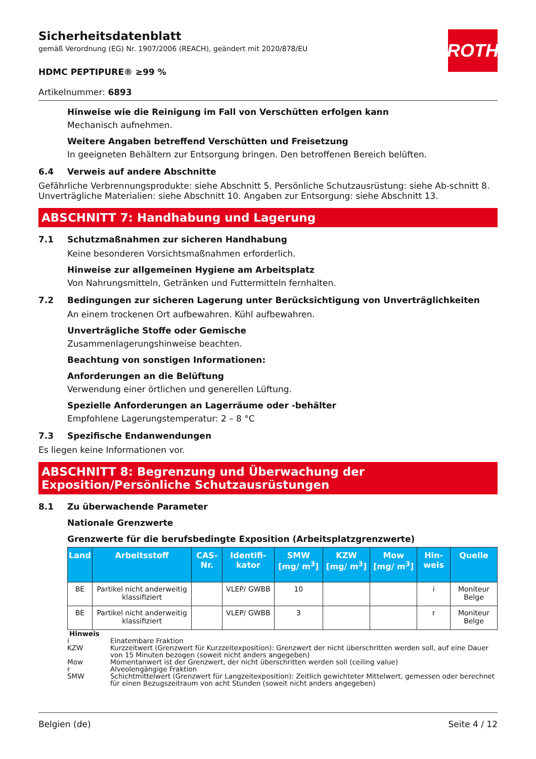ROTH
Sicherheitsdatenblatt
gemäß Verordnung (EG) Nr. 1907/2006 (REACH), geändert mit 2020/878/EU
HDMC PEPTIPURE® ≥99 %
Artikelnummer: 6893
Hinweise wie die Reinigung im Fall von Verschütten erfolgen kann
Mechanisch aufnehmen.
Weitere Angaben betreffend Verschütten und Freisetzung
In geeigneten Behältern zur Entsorgung bringen. Den betroffenen Bereich belüften.
6.4 Verweis auf andere Abschnitte
Gefährliche Verbrennungsprodukte: siehe Abschnitt 5. Persönliche Schutzausrüstung: siehe Ab-schnitt 8. Unverträgliche Materialien: siehe Abschnitt 10. Angaben zur Entsorgung: siehe Abschnitt 13.
ABSCHNITT 7: Handhabung und Lagerung
7.1 Schutzmaßnahmen zur sicheren Handhabung
Keine besonderen Vorsichtsmaßnahmen erforderlich.
Hinweise zur allgemeinen Hygiene am Arbeitsplatz
Von Nahrungsmitteln, Getränken und Futtermitteln fernhalten.
7.2 Bedingungen zur sicheren Lagerung unter Berücksichtigung von Unverträglichkeiten
An einem trockenen Ort aufbewahren. Kühl aufbewahren.
Unverträgliche Stoffe oder Gemische
Zusammenlagerungshinweise beachten.
Beachtung von sonstigen Informationen:
Anforderungen an die Belüftung
Verwendung einer örtlichen und generellen Lüftung.
Spezielle Anforderungen an Lagerräume oder -behälter
Empfohlene Lagerungstemperatur: 2 – 8 °C
7.3 Spezifische Endanwendungen
Es liegen keine Informationen vor.
ABSCHNITT 8: Begrenzung und Überwachung der Exposition/Persönliche Schutzausrüstungen
8.1 Zu überwachende Parameter
Nationale Grenzwerte
Grenzwerte für die berufsbedingte Exposition (Arbeitsplatzgrenzwerte)
| Land | Arbeitsstoff | CAS-Nr. | Identifi-kator | SMW [mg/ m<sup>3</sup>] | KZW [mg/ m<sup>3</sup>] | Mow [mg/ m<sup>3</sup>] | Hin-weis | Quelle |
| --- | --- | --- | --- | --- | --- | --- | --- | --- |
| BE | Partikel nicht anderweitig klassifiziert | | VLEP/ GWBB | 10 | | | i | Moniteur Belge |
| BE | Partikel nicht anderweitig klassifiziert | | VLEP/ GWBB | 3 | | | r | Moniteur Belge |
Hinweis
i Einatembare Fraktion
KZW Kurzzeitwert (Grenzwert für Kurzzeitexposition): Grenzwert der nicht überschritten werden soll, auf eine Dauer von 15 Minuten bezogen (soweit nicht anders angegeben)
Mow Momentanwert ist der Grenzwert, der nicht überschritten werden soll (ceiling value)
r Alveolengängige Fraktion
SMW Schichtmittelwert (Grenzwert für Langzeitexposition): Zeitlich gewichteter Mittelwert, gemessen oder berechnet für einen Bezugszeitraum von acht Stunden (soweit nicht anders angegeben)
Belgien (de) Seite 4 / 12